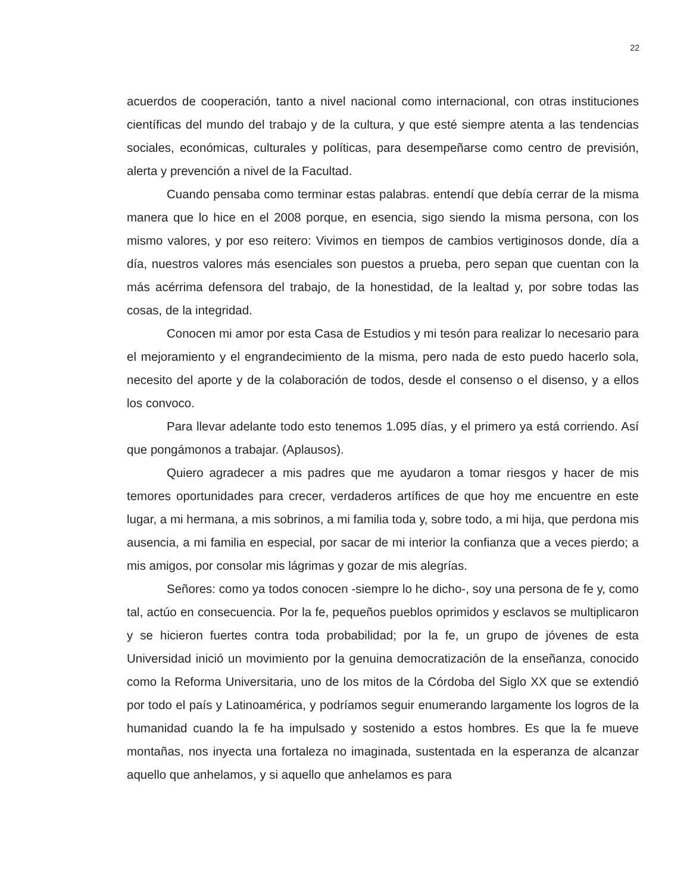22
acuerdos de cooperación, tanto a nivel nacional como internacional, con otras instituciones científicas del mundo del trabajo y de la cultura, y que esté siempre atenta a las tendencias sociales, económicas, culturales y políticas, para desempeñarse como centro de previsión, alerta y prevención a nivel de la Facultad.
Cuando pensaba como terminar estas palabras. entendí que debía cerrar de la misma manera que lo hice en el 2008 porque, en esencia, sigo siendo la misma persona, con los mismo valores, y por eso reitero: Vivimos en tiempos de cambios vertiginosos donde, día a día, nuestros valores más esenciales son puestos a prueba, pero sepan que cuentan con la más acérrima defensora del trabajo, de la honestidad, de la lealtad y, por sobre todas las cosas, de la integridad.
Conocen mi amor por esta Casa de Estudios y mi tesón para realizar lo necesario para el mejoramiento y el engrandecimiento de la misma, pero nada de esto puedo hacerlo sola, necesito del aporte y de la colaboración de todos, desde el consenso o el disenso, y a ellos los convoco.
Para llevar adelante todo esto tenemos 1.095 días, y el primero ya está corriendo. Así que pongámonos a trabajar. (Aplausos).
Quiero agradecer a mis padres que me ayudaron a tomar riesgos y hacer de mis temores oportunidades para crecer, verdaderos artífices de que hoy me encuentre en este lugar, a mi hermana, a mis sobrinos, a mi familia toda y, sobre todo, a mi hija, que perdona mis ausencia, a mi familia en especial, por sacar de mi interior la confianza que a veces pierdo; a mis amigos, por consolar mis lágrimas y gozar de mis alegrías.
Señores: como ya todos conocen -siempre lo he dicho-, soy una persona de fe y, como tal, actúo en consecuencia. Por la fe, pequeños pueblos oprimidos y esclavos se multiplicaron y se hicieron fuertes contra toda probabilidad; por la fe, un grupo de jóvenes de esta Universidad inició un movimiento por la genuina democratización de la enseñanza, conocido como la Reforma Universitaria, uno de los mitos de la Córdoba del Siglo XX que se extendió por todo el país y Latinoamérica, y podríamos seguir enumerando largamente los logros de la humanidad cuando la fe ha impulsado y sostenido a estos hombres. Es que la fe mueve montañas, nos inyecta una fortaleza no imaginada, sustentada en la esperanza de alcanzar aquello que anhelamos, y si aquello que anhelamos es para